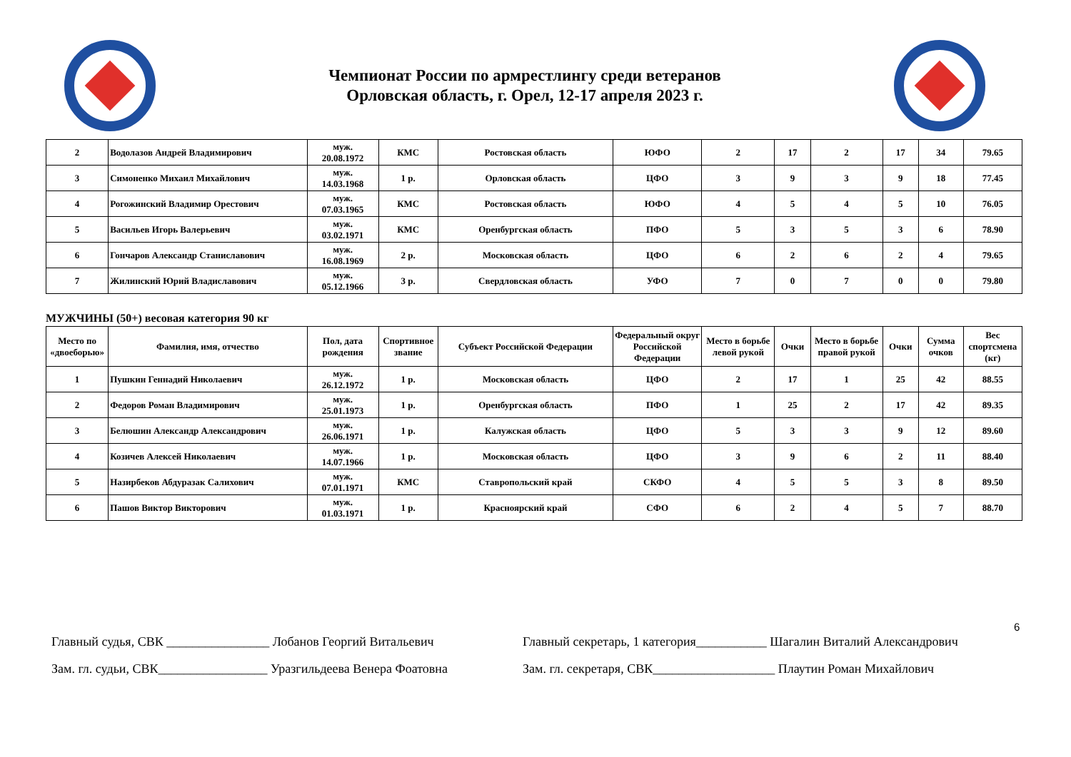Чемпионат России по армрестлингу среди ветеранов
Орловская область, г. Орел, 12-17 апреля 2023 г.
| 2 | Водолазов Андрей Владимирович | муж. 20.08.1972 | КМС | Ростовская область | ЮФО | 2 | 17 | 2 | 17 | 34 | 79.65 |
| 3 | Симоненко Михаил Михайлович | муж. 14.03.1968 | 1 р. | Орловская область | ЦФО | 3 | 9 | 3 | 9 | 18 | 77.45 |
| 4 | Рогожинский Владимир Орестович | муж. 07.03.1965 | КМС | Ростовская область | ЮФО | 4 | 5 | 4 | 5 | 10 | 76.05 |
| 5 | Васильев Игорь Валерьевич | муж. 03.02.1971 | КМС | Оренбургская область | ПФО | 5 | 3 | 5 | 3 | 6 | 78.90 |
| 6 | Гончаров Александр Станиславович | муж. 16.08.1969 | 2 р. | Московская область | ЦФО | 6 | 2 | 6 | 2 | 4 | 79.65 |
| 7 | Жилинский Юрий Владиславович | муж. 05.12.1966 | 3 р. | Свердловская область | УФО | 7 | 0 | 7 | 0 | 0 | 79.80 |
МУЖЧИНЫ (50+) весовая категория 90 кг
| Место по «двоеборью» | Фамилия, имя, отчество | Пол, дата рождения | Спортивное звание | Субъект Российской Федерации | Федеральный округ Российской Федерации | Место в борьбе левой рукой | Очки | Место в борьбе правой рукой | Очки | Сумма очков | Вес спортсмена (кг) |
| --- | --- | --- | --- | --- | --- | --- | --- | --- | --- | --- | --- |
| 1 | Пушкин Геннадий Николаевич | муж. 26.12.1972 | 1 р. | Московская область | ЦФО | 2 | 17 | 1 | 25 | 42 | 88.55 |
| 2 | Федоров Роман Владимирович | муж. 25.01.1973 | 1 р. | Оренбургская область | ПФО | 1 | 25 | 2 | 17 | 42 | 89.35 |
| 3 | Белюшин Александр Александрович | муж. 26.06.1971 | 1 р. | Калужская область | ЦФО | 5 | 3 | 3 | 9 | 12 | 89.60 |
| 4 | Козичев Алексей Николаевич | муж. 14.07.1966 | 1 р. | Московская область | ЦФО | 3 | 9 | 6 | 2 | 11 | 88.40 |
| 5 | Назирбеков Абдуразак Салихович | муж. 07.01.1971 | КМС | Ставропольский край | СКФО | 4 | 5 | 5 | 3 | 8 | 89.50 |
| 6 | Пашов Виктор Викторович | муж. 01.03.1971 | 1 р. | Красноярский край | СФО | 6 | 2 | 4 | 5 | 7 | 88.70 |
6
Главный судья, СВК ________________ Лобанов Георгий Витальевич
Зам. гл. судьи, СВК_________________ Уразгильдеева Венера Фоатовна
Главный секретарь, 1 категория___________ Шагалин Виталий Александрович
Зам. гл. секретаря, СВК___________________ Плаутин Роман Михайлович